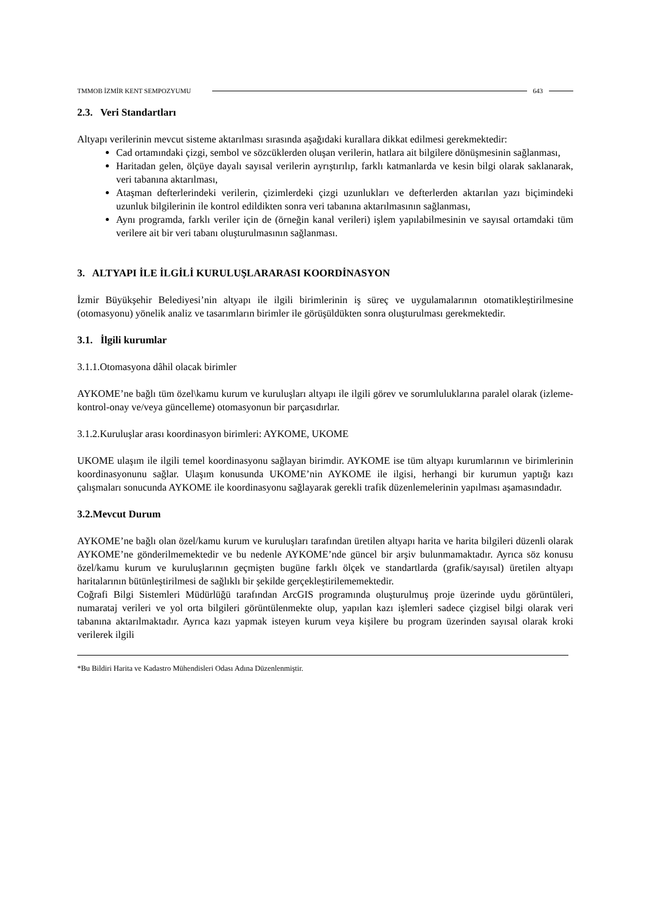TMMOB İZMİR KENT SEMPOZYUMU 643
2.3. Veri Standartları
Altyapı verilerinin mevcut sisteme aktarılması sırasında aşağıdaki kurallara dikkat edilmesi gerekmektedir:
Cad ortamındaki çizgi, sembol ve sözcüklerden oluşan verilerin, hatlara ait bilgilere dönüşmesinin sağlanması,
Haritadan gelen, ölçüye dayalı sayısal verilerin ayrıştırılıp, farklı katmanlarda ve kesin bilgi olarak saklanarak, veri tabanına aktarılması,
Ataşman defterlerindeki verilerin, çizimlerdeki çizgi uzunlukları ve defterlerden aktarılan yazı biçimindeki uzunluk bilgilerinin ile kontrol edildikten sonra veri tabanına aktarılmasının sağlanması,
Aynı programda, farklı veriler için de (örneğin kanal verileri) işlem yapılabilmesinin ve sayısal ortamdaki tüm verilere ait bir veri tabanı oluşturulmasının sağlanması.
3. ALTYAPI İLE İLGİLİ KURULUŞLARARASI KOORDİNASYON
İzmir Büyükşehir Belediyesi’nin altyapı ile ilgili birimlerinin iş süreç ve uygulamalarının otomatikleştirilmesine (otomasyonu) yönelik analiz ve tasarımların birimler ile görüşüldükten sonra oluşturulması gerekmektedir.
3.1. İlgili kurumlar
3.1.1.Otomasyona dâhil olacak birimler
AYKOME’ne bağlı tüm özel\kamu kurum ve kuruluşları altyapı ile ilgili görev ve sorumluluklarına paralel olarak (izleme-kontrol-onay ve/veya güncelleme) otomasyonun bir parçasıdırlar.
3.1.2.Kuruluşlar arası koordinasyon birimleri: AYKOME, UKOME
UKOME ulaşım ile ilgili temel koordinasyonu sağlayan birimdir. AYKOME ise tüm altyapı kurumlarının ve birimlerinin koordinasyonunu sağlar. Ulaşım konusunda UKOME’nin AYKOME ile ilgisi, herhangi bir kurumun yaptığı kazı çalışmaları sonucunda AYKOME ile koordinasyonu sağlayarak gerekli trafik düzenlemelerinin yapılması aşamasındadır.
3.2.Mevcut Durum
AYKOME’ne bağlı olan özel/kamu kurum ve kuruluşları tarafından üretilen altyapı harita ve harita bilgileri düzenli olarak AYKOME’ne gönderilmemektedir ve bu nedenle AYKOME’nde güncel bir arşiv bulunmamaktadır. Ayrıca söz konusu özel/kamu kurum ve kuruluşlarının geçmişten bugüne farklı ölçek ve standartlarda (grafik/sayısal) üretilen altyapı haritalarının bütünleştirilmesi de sağlıklı bir şekilde gerçekleştirilememektedir.
Coğrafi Bilgi Sistemleri Müdürlüğü tarafından ArcGIS programında oluşturulmuş proje üzerinde uydu görüntüleri, numarataj verileri ve yol orta bilgileri görüntülenmekte olup, yapılan kazı işlemleri sadece çizgisel bilgi olarak veri tabanına aktarılmaktadır. Ayrıca kazı yapmak isteyen kurum veya kişilere bu program üzerinden sayısal olarak kroki verilerek ilgili
*Bu Bildiri Harita ve Kadastro Mühendisleri Odası Adına Düzenlenmiştir.